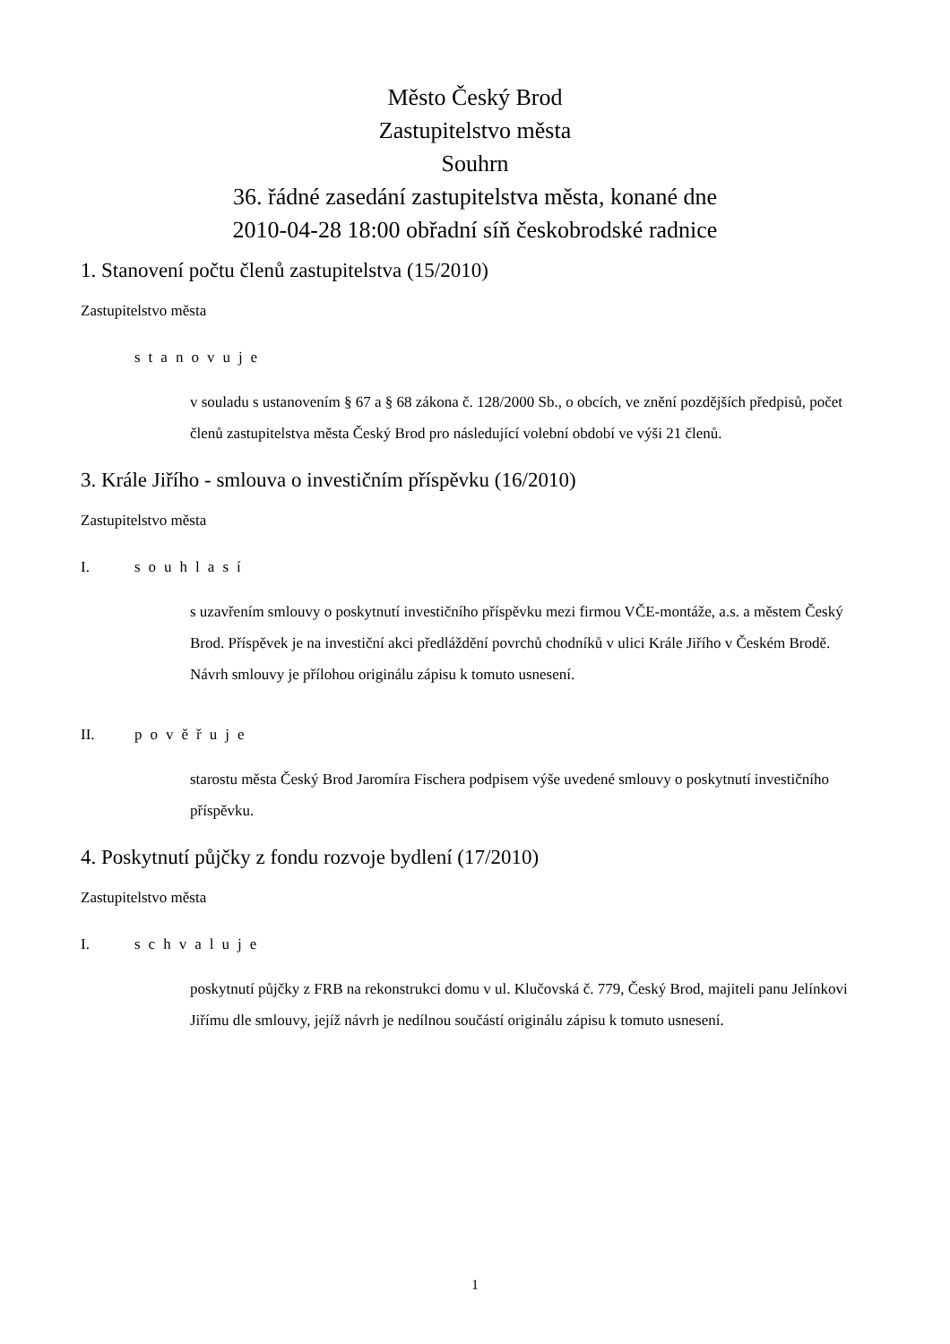Město Český Brod
Zastupitelstvo města
Souhrn
36. řádné zasedání zastupitelstva města, konané dne
2010-04-28 18:00 obřadní síň českobrodské radnice
1. Stanovení počtu členů zastupitelstva (15/2010)
Zastupitelstvo města
stanovuje
v souladu s ustanovením § 67 a § 68 zákona č. 128/2000 Sb., o obcích, ve znění pozdějších předpisů, počet členů zastupitelstva města Český Brod pro následující volební období ve výši 21 členů.
3. Krále Jiřího - smlouva o investičním příspěvku (16/2010)
Zastupitelstvo města
I. souhlasí
s uzavřením smlouvy o poskytnutí investičního příspěvku mezi firmou VČE-montáže, a.s. a městem Český Brod. Příspěvek je na investiční akci předláždění povrchů chodníků v ulici Krále Jiřího v Českém Brodě. Návrh smlouvy je přílohou originálu zápisu k tomuto usnesení.
II. pověřuje
starostu města Český Brod Jaromíra Fischera podpisem výše uvedené smlouvy o poskytnutí investičního příspěvku.
4. Poskytnutí půjčky z fondu rozvoje bydlení (17/2010)
Zastupitelstvo města
I. schvaluje
poskytnutí půjčky z FRB na rekonstrukci domu v ul. Klučovská č. 779, Český Brod, majiteli panu Jelínkovi Jiřímu dle smlouvy, jejíž návrh je nedílnou součástí originálu zápisu k tomuto usnesení.
1